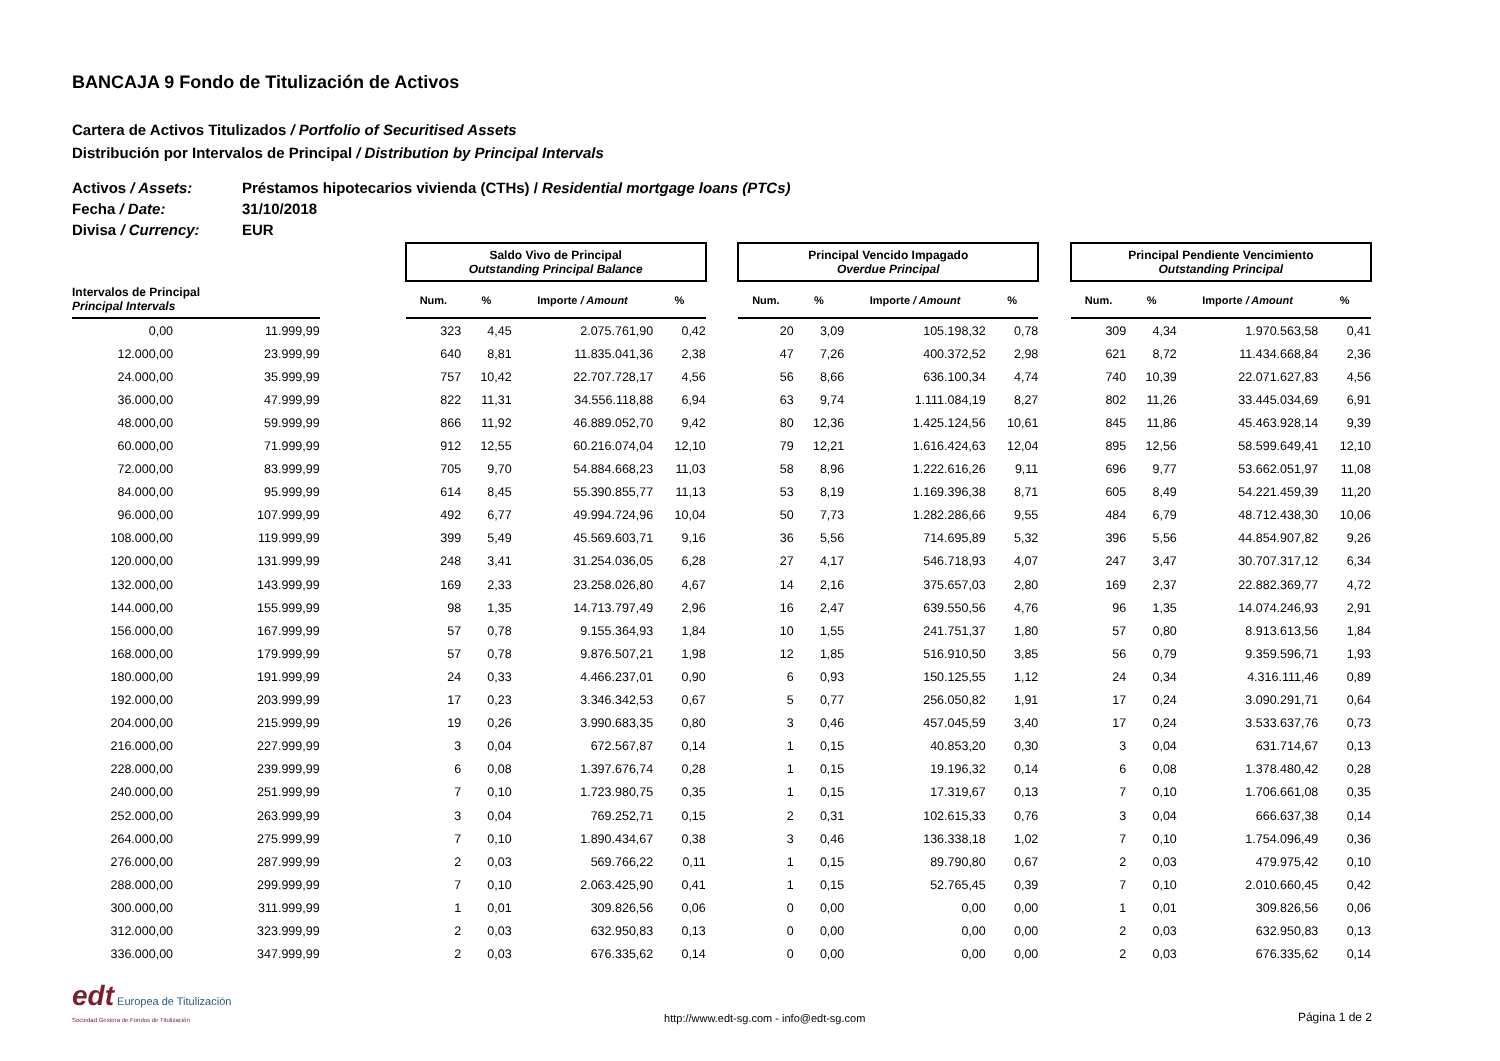BANCAJA 9 Fondo de Titulización de Activos
Cartera de Activos Titulizados / Portfolio of Securitised Assets
Distribución por Intervalos de Principal / Distribution by Principal Intervals
Activos / Assets: Préstamos hipotecarios vivienda (CTHs) / Residential mortgage loans (PTCs)
Fecha / Date: 31/10/2018
Divisa / Currency: EUR
| | | | Saldo Vivo de Principal Outstanding Principal Balance | | | | | Principal Vencido Impagado Overdue Principal | | | | | Principal Pendiente Vencimiento Outstanding Principal | | | |
| --- | --- | --- | --- | --- | --- | --- | --- | --- | --- | --- | --- | --- | --- | --- | --- | --- |
| Intervalos de Principal Principal Intervals | | | Num. | % | Importe / Amount | % | | Num. | % | Importe / Amount | % | | Num. | % | Importe / Amount | % |
| 0,00 | 11.999,99 | | 323 | 4,45 | 2.075.761,90 | 0,42 | | 20 | 3,09 | 105.198,32 | 0,78 | | 309 | 4,34 | 1.970.563,58 | 0,41 |
| 12.000,00 | 23.999,99 | | 640 | 8,81 | 11.835.041,36 | 2,38 | | 47 | 7,26 | 400.372,52 | 2,98 | | 621 | 8,72 | 11.434.668,84 | 2,36 |
| 24.000,00 | 35.999,99 | | 757 | 10,42 | 22.707.728,17 | 4,56 | | 56 | 8,66 | 636.100,34 | 4,74 | | 740 | 10,39 | 22.071.627,83 | 4,56 |
| 36.000,00 | 47.999,99 | | 822 | 11,31 | 34.556.118,88 | 6,94 | | 63 | 9,74 | 1.111.084,19 | 8,27 | | 802 | 11,26 | 33.445.034,69 | 6,91 |
| 48.000,00 | 59.999,99 | | 866 | 11,92 | 46.889.052,70 | 9,42 | | 80 | 12,36 | 1.425.124,56 | 10,61 | | 845 | 11,86 | 45.463.928,14 | 9,39 |
| 60.000,00 | 71.999,99 | | 912 | 12,55 | 60.216.074,04 | 12,10 | | 79 | 12,21 | 1.616.424,63 | 12,04 | | 895 | 12,56 | 58.599.649,41 | 12,10 |
| 72.000,00 | 83.999,99 | | 705 | 9,70 | 54.884.668,23 | 11,03 | | 58 | 8,96 | 1.222.616,26 | 9,11 | | 696 | 9,77 | 53.662.051,97 | 11,08 |
| 84.000,00 | 95.999,99 | | 614 | 8,45 | 55.390.855,77 | 11,13 | | 53 | 8,19 | 1.169.396,38 | 8,71 | | 605 | 8,49 | 54.221.459,39 | 11,20 |
| 96.000,00 | 107.999,99 | | 492 | 6,77 | 49.994.724,96 | 10,04 | | 50 | 7,73 | 1.282.286,66 | 9,55 | | 484 | 6,79 | 48.712.438,30 | 10,06 |
| 108.000,00 | 119.999,99 | | 399 | 5,49 | 45.569.603,71 | 9,16 | | 36 | 5,56 | 714.695,89 | 5,32 | | 396 | 5,56 | 44.854.907,82 | 9,26 |
| 120.000,00 | 131.999,99 | | 248 | 3,41 | 31.254.036,05 | 6,28 | | 27 | 4,17 | 546.718,93 | 4,07 | | 247 | 3,47 | 30.707.317,12 | 6,34 |
| 132.000,00 | 143.999,99 | | 169 | 2,33 | 23.258.026,80 | 4,67 | | 14 | 2,16 | 375.657,03 | 2,80 | | 169 | 2,37 | 22.882.369,77 | 4,72 |
| 144.000,00 | 155.999,99 | | 98 | 1,35 | 14.713.797,49 | 2,96 | | 16 | 2,47 | 639.550,56 | 4,76 | | 96 | 1,35 | 14.074.246,93 | 2,91 |
| 156.000,00 | 167.999,99 | | 57 | 0,78 | 9.155.364,93 | 1,84 | | 10 | 1,55 | 241.751,37 | 1,80 | | 57 | 0,80 | 8.913.613,56 | 1,84 |
| 168.000,00 | 179.999,99 | | 57 | 0,78 | 9.876.507,21 | 1,98 | | 12 | 1,85 | 516.910,50 | 3,85 | | 56 | 0,79 | 9.359.596,71 | 1,93 |
| 180.000,00 | 191.999,99 | | 24 | 0,33 | 4.466.237,01 | 0,90 | | 6 | 0,93 | 150.125,55 | 1,12 | | 24 | 0,34 | 4.316.111,46 | 0,89 |
| 192.000,00 | 203.999,99 | | 17 | 0,23 | 3.346.342,53 | 0,67 | | 5 | 0,77 | 256.050,82 | 1,91 | | 17 | 0,24 | 3.090.291,71 | 0,64 |
| 204.000,00 | 215.999,99 | | 19 | 0,26 | 3.990.683,35 | 0,80 | | 3 | 0,46 | 457.045,59 | 3,40 | | 17 | 0,24 | 3.533.637,76 | 0,73 |
| 216.000,00 | 227.999,99 | | 3 | 0,04 | 672.567,87 | 0,14 | | 1 | 0,15 | 40.853,20 | 0,30 | | 3 | 0,04 | 631.714,67 | 0,13 |
| 228.000,00 | 239.999,99 | | 6 | 0,08 | 1.397.676,74 | 0,28 | | 1 | 0,15 | 19.196,32 | 0,14 | | 6 | 0,08 | 1.378.480,42 | 0,28 |
| 240.000,00 | 251.999,99 | | 7 | 0,10 | 1.723.980,75 | 0,35 | | 1 | 0,15 | 17.319,67 | 0,13 | | 7 | 0,10 | 1.706.661,08 | 0,35 |
| 252.000,00 | 263.999,99 | | 3 | 0,04 | 769.252,71 | 0,15 | | 2 | 0,31 | 102.615,33 | 0,76 | | 3 | 0,04 | 666.637,38 | 0,14 |
| 264.000,00 | 275.999,99 | | 7 | 0,10 | 1.890.434,67 | 0,38 | | 3 | 0,46 | 136.338,18 | 1,02 | | 7 | 0,10 | 1.754.096,49 | 0,36 |
| 276.000,00 | 287.999,99 | | 2 | 0,03 | 569.766,22 | 0,11 | | 1 | 0,15 | 89.790,80 | 0,67 | | 2 | 0,03 | 479.975,42 | 0,10 |
| 288.000,00 | 299.999,99 | | 7 | 0,10 | 2.063.425,90 | 0,41 | | 1 | 0,15 | 52.765,45 | 0,39 | | 7 | 0,10 | 2.010.660,45 | 0,42 |
| 300.000,00 | 311.999,99 | | 1 | 0,01 | 309.826,56 | 0,06 | | 0 | 0,00 | 0,00 | 0,00 | | 1 | 0,01 | 309.826,56 | 0,06 |
| 312.000,00 | 323.999,99 | | 2 | 0,03 | 632.950,83 | 0,13 | | 0 | 0,00 | 0,00 | 0,00 | | 2 | 0,03 | 632.950,83 | 0,13 |
| 336.000,00 | 347.999,99 | | 2 | 0,03 | 676.335,62 | 0,14 | | 0 | 0,00 | 0,00 | 0,00 | | 2 | 0,03 | 676.335,62 | 0,14 |
edt Europea de Titulización
Sociedad Gestora de Fondos de Titulización
http://www.edt-sg.com - info@edt-sg.com
Página 1 de 2